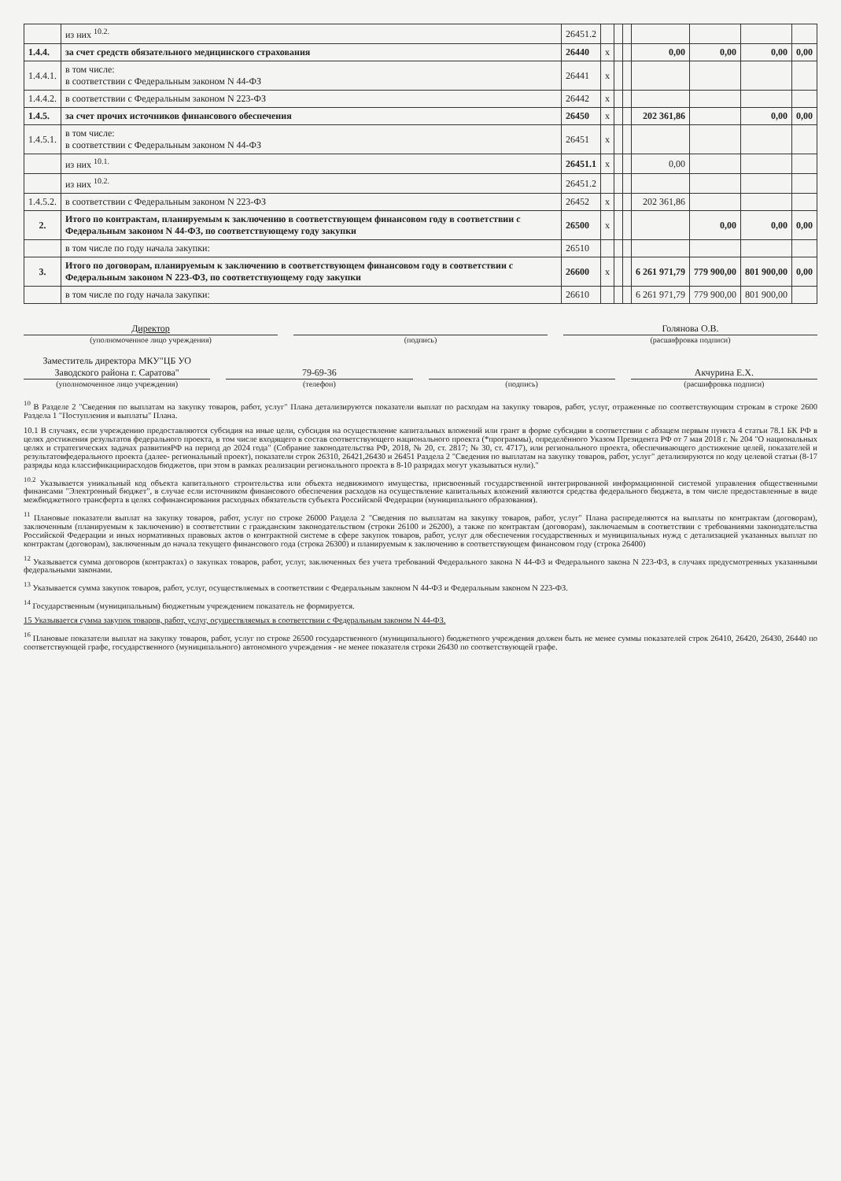| | из них <sup>10.2.</sup> | 26451.2 | | | | | | | |
| 1.4.4. | за счет средств обязательного медицинского страхования | 26440 | x | | | 0,00 | 0,00 | 0,00 | 0,00 |
| 1.4.4.1. | в том числе: в соответствии с Федеральным законом N 44-ФЗ | 26441 | x | | | | | | |
| 1.4.4.2. | в соответствии с Федеральным законом N 223-ФЗ | 26442 | x | | | | | | |
| 1.4.5. | за счет прочих источников финансового обеспечения | 26450 | x | | | 202 361,86 | | 0,00 | 0,00 |
| 1.4.5.1. | в том числе: в соответствии с Федеральным законом N 44-ФЗ | 26451 | x | | | | | | |
| | из них <sup>10.1.</sup> | 26451.1 | x | | | 0,00 | | | |
| | из них <sup>10.2.</sup> | 26451.2 | | | | | | | |
| 1.4.5.2. | в соответствии с Федеральным законом N 223-ФЗ | 26452 | x | | | 202 361,86 | | | |
| 2. | Итого по контрактам, планируемым к заключению в соответствующем финансовом году в соответствии с Федеральным законом N 44-ФЗ, по соответствующему году закупки | 26500 | x | | | | 0,00 | 0,00 | 0,00 |
| | в том числе по году начала закупки: | 26510 | | | | | | | |
| 3. | Итого по договорам, планируемым к заключению в соответствующем финансовом году в соответствии с Федеральным законом N 223-ФЗ, по соответствующему году закупки | 26600 | x | | | 6 261 971,79 | 779 900,00 | 801 900,00 | 0,00 |
| | в том числе по году начала закупки: | 26610 | | | | 6 261 971,79 | 779 900,00 | 801 900,00 | |
Директор
(уполномоченное лицо учреждения)
(подпись)
Голянова О.В.
(расшифровка подписи)
Заместитель директора МКУ"ЦБ УО Заводского района г. Саратова"
(уполномоченное лицо учреждения)
79-69-36
(телефон)
(подпись)
Акчурина Е.Х.
(расшифровка подписи)
<sup>10</sup> В Разделе 2 "Сведения по выплатам на закупку товаров, работ, услуг" Плана детализируются показатели выплат по расходам на закупку товаров, работ, услуг, отраженные по соответствующим строкам в строке 2600 Раздела 1 "Поступления и выплаты" Плана.
10.1 В случаях, если учреждению предоставляются субсидия на иные цели, субсидия на осуществление капитальных вложений или грант в форме субсидии в соответствии с абзацем первым пункта 4 статьи 78.1 БК РФ в целях достижения результатов федерального проекта, в том числе входящего в состав соответствующего национального проекта (*программы), определённого Указом Президента РФ от 7 мая 2018 г. № 204 "О национальных целях и стратегических задачах развитияРФ на период до 2024 года" (Собрание законодательства РФ, 2018, № 20, ст. 2817; № 30, ст. 4717), или регионального проекта, обеспечивающего достижение целей, показателей и результатовфедерального проекта (далее- региональный проект), показатели строк 26310, 26421,26430 и 26451 Раздела 2 "Сведения по выплатам на закупку товаров, работ, услуг" детализируются по коду целевой статьи (8-17 разряды кода классификациирасходов бюджетов, при этом в рамках реализации регионального проекта в 8-10 разрядах могут указываться нули)."
<sup>10.2</sup> Указывается уникальный код объекта капитального строительства или объекта недвижимого имущества, присвоенный государственной интегрированной информационной системой управления общественными финансами "Электронный бюджет", в случае если источником финансового обеспечения расходов на осуществление капитальных вложений являются средства федерального бюджета, в том числе предоставленные в виде межбюджетного трансферта в целях софинансирования расходных обязательств субъекта Российской Федерации (муниципального образования).
<sup>11</sup> Плановые показатели выплат на закупку товаров, работ, услуг по строке 26000 Раздела 2 "Сведения по выплатам на закупку товаров, работ, услуг" Плана распределяются на выплаты по контрактам (договорам), заключенным (планируемым к заключению) в соответствии с гражданским законодательством (строки 26100 и 26200), а также по контрактам (договорам), заключаемым в соответствии с требованиями законодательства Российской Федерации и иных нормативных правовых актов о контрактной системе в сфере закупок товаров, работ, услуг для обеспечения государственных и муниципальных нужд с детализацией указанных выплат по контрактам (договорам), заключенным до начала текущего финансового года (строка 26300) и планируемым к заключению в соответствующем финансовом году (строка 26400)
<sup>12</sup> Указывается сумма договоров (контрактах) о закупках товаров, работ, услуг, заключенных без учета требований Федерального закона N 44-ФЗ и Федерального закона N 223-ФЗ, в случаях предусмотренных указанными федеральными законами.
<sup>13</sup> Указывается сумма закупок товаров, работ, услуг, осуществляемых в соответствии с Федеральным законом N 44-ФЗ и Федеральным законом N 223-ФЗ.
<sup>14</sup> Государственным (муниципальным) бюджетным учреждением показатель не формируется.
15 Указывается сумма закупок товаров, работ, услуг, осуществляемых в соответствии с Федеральным законом N 44-ФЗ.
<sup>16</sup> Плановые показатели выплат на закупку товаров, работ, услуг по строке 26500 государственного (муниципального) бюджетного учреждения должен быть не менее суммы показателей строк 26410, 26420, 26430, 26440 по соответствующей графе, государственного (муниципального) автономного учреждения - не менее показателя строки 26430 по соответствующей графе.